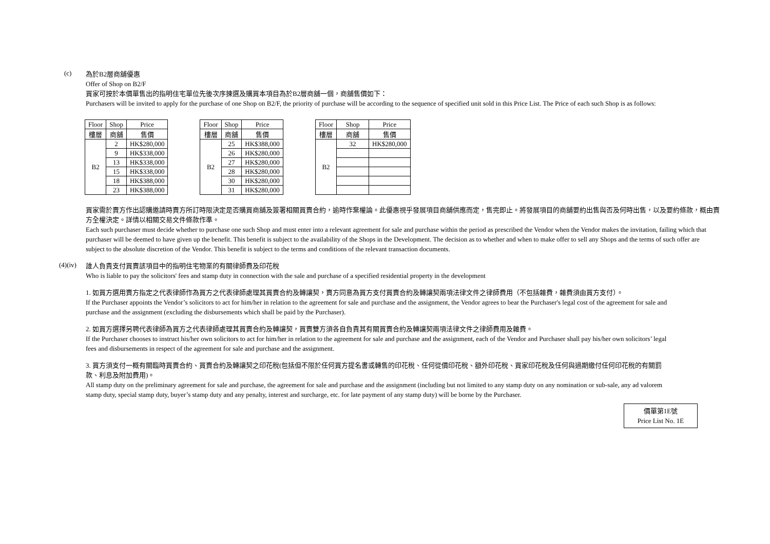(c)
為於B2層商舖優惠
Offer of Shop on B2/F
買家可按於本價單售出的指明住宅單位先後次序揀選及購買本項目為於B2層商舖一個，商舖售價如下：
Purchasers will be invited to apply for the purchase of one Shop on B2/F, the priority of purchase will be according to the sequence of specified unit sold in this Price List. The Price of each such Shop is as follows:
| Floor | Shop | Price |
| --- | --- | --- |
| 樓層 | 商舖 | 售價 |
| B2 | 2 | HK$280,000 |
| | 9 | HK$338,000 |
| | 13 | HK$338,000 |
| | 15 | HK$338,000 |
| | 18 | HK$388,000 |
| | 23 | HK$388,000 |
| Floor | Shop | Price |
| --- | --- | --- |
| 樓層 | 商舖 | 售價 |
| B2 | 25 | HK$388,000 |
| | 26 | HK$280,000 |
| | 27 | HK$280,000 |
| | 28 | HK$280,000 |
| | 30 | HK$280,000 |
| | 31 | HK$280,000 |
| Floor | Shop | Price |
| --- | --- | --- |
| 樓層 | 商舖 | 售價 |
| B2 | 32 | HK$280,000 |
買家需於賣方作出認購邀請時賣方所訂時限決定是否購買商舖及簽署相關買賣合約，逾時作棄權論。此優惠視乎發展項目商舖供應而定，售完即止。將發展項目的商舖要約出售與否及何時出售，以及要約條款，概由賣方全權決定。詳情以相關交易文件條款作準。
Each such purchaser must decide whether to purchase one such Shop and must enter into a relevant agreement for sale and purchase within the period as prescribed the Vendor when the Vendor makes the invitation, failing which that purchaser will be deemed to have given up the benefit. This benefit is subject to the availability of the Shops in the Development. The decision as to whether and when to make offer to sell any Shops and the terms of such offer are subject to the absolute discretion of the Vendor. This benefit is subject to the terms and conditions of the relevant transaction documents.
(4)(iv)
誰人負責支付買賣該項目中的指明住宅物業的有關律師費及印花稅
Who is liable to pay the solicitors' fees and stamp duty in connection with the sale and purchase of a specified residential property in the development
1. 如買方選用賣方指定之代表律師作為買方之代表律師處理其買賣合約及轉讓契，賣方同意為買方支付買賣合約及轉讓契兩項法律文件之律師費用（不包括雜費，雜費須由買方支付）。
If the Purchaser appoints the Vendor’s solicitors to act for him/her in relation to the agreement for sale and purchase and the assignment, the Vendor agrees to bear the Purchaser's legal cost of the agreement for sale and purchase and the assignment (excluding the disbursements which shall be paid by the Purchaser).
2. 如買方選擇另聘代表律師為買方之代表律師處理其買賣合約及轉讓契，買賣雙方須各自負責其有關買賣合約及轉讓契兩項法律文件之律師費用及雜費。
If the Purchaser chooses to instruct his/her own solicitors to act for him/her in relation to the agreement for sale and purchase and the assignment, each of the Vendor and Purchaser shall pay his/her own solicitors’ legal fees and disbursements in respect of the agreement for sale and purchase and the assignment.
3. 買方須支付一概有關臨時買賣合約、買賣合約及轉讓契之印花稅(包括但不限於任何買方提名書或轉售的印花稅、任何從價印花稅、額外印花稅、買家印花稅及任何與過期繳付任何印花稅的有關罰款、利息及附加費用)。
All stamp duty on the preliminary agreement for sale and purchase, the agreement for sale and purchase and the assignment (including but not limited to any stamp duty on any nomination or sub-sale, any ad valorem stamp duty, special stamp duty, buyer’s stamp duty and any penalty, interest and surcharge, etc. for late payment of any stamp duty) will be borne by the Purchaser.
價單第1E號
Price List No. 1E